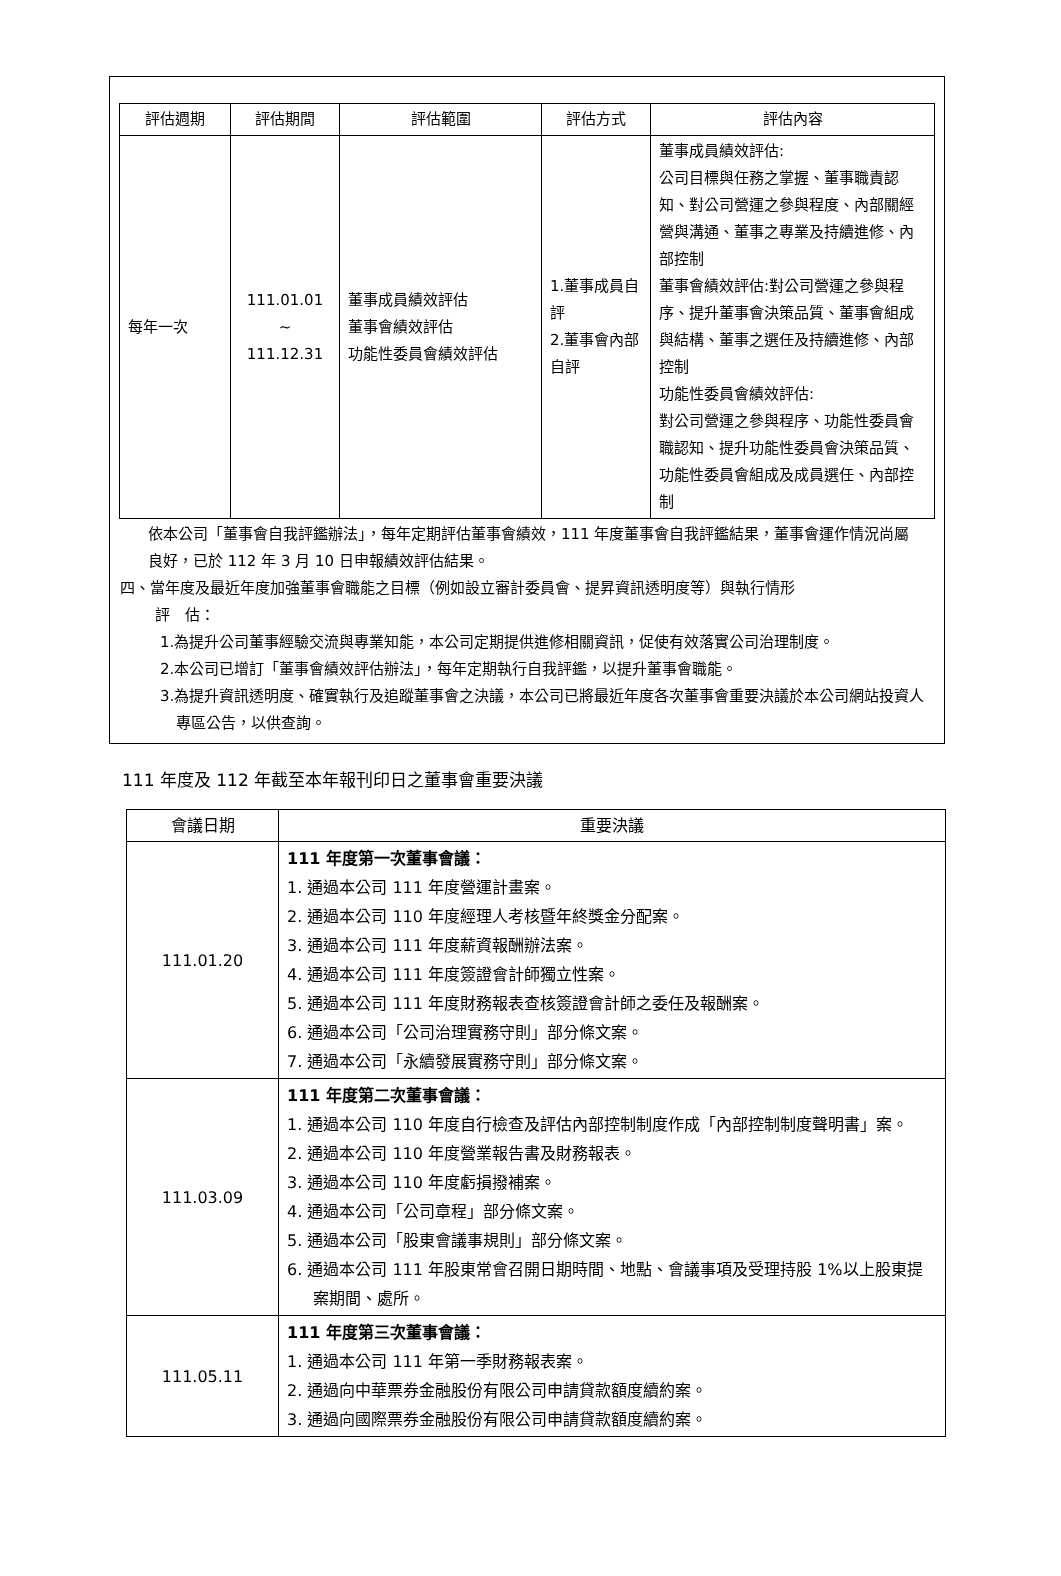| 評估週期 | 評估期間 | 評估範圍 | 評估方式 | 評估內容 |
| --- | --- | --- | --- | --- |
| 每年一次 | 111.01.01 ~ 111.12.31 | 董事成員績效評估 董事會績效評估 功能性委員會績效評估 | 1.董事成員自評 2.董事會內部自評 | 董事成員績效評估: 公司目標與任務之掌握、董事職責認知、對公司營運之參與程度、內部關經營與溝通、董事之專業及持續進修、內部控制 董事會績效評估:對公司營運之參與程序、提升董事會決策品質、董事會組成與結構、董事之選任及持續進修、內部控制 功能性委員會績效評估: 對公司營運之參與程序、功能性委員會職認知、提升功能性委員會決策品質、功能性委員會組成及成員選任、內部控制 |
依本公司「董事會自我評鑑辦法」，每年定期評估董事會績效，111 年度董事會自我評鑑結果，董事會運作情況尚屬良好，已於 112 年 3 月 10 日申報績效評估結果。
四、當年度及最近年度加強董事會職能之目標（例如設立審計委員會、提昇資訊透明度等）與執行情形
評　估：
1.為提升公司董事經驗交流與專業知能，本公司定期提供進修相關資訊，促使有效落實公司治理制度。
2.本公司已增訂「董事會績效評估辦法」，每年定期執行自我評鑑，以提升董事會職能。
3.為提升資訊透明度、確實執行及追蹤董事會之決議，本公司已將最近年度各次董事會重要決議於本公司網站投資人專區公告，以供查詢。
111 年度及 112 年截至本年報刊印日之董事會重要決議
| 會議日期 | 重要決議 |
| 111.01.20 | 111 年度第一次董事會議： 1. 通過本公司 111 年度營運計畫案。 2. 通過本公司 110 年度經理人考核暨年終獎金分配案。 3. 通過本公司 111 年度薪資報酬辦法案。 4. 通過本公司 111 年度簽證會計師獨立性案。 5. 通過本公司 111 年度財務報表查核簽證會計師之委任及報酬案。 6. 通過本公司「公司治理實務守則」部分條文案。 7. 通過本公司「永續發展實務守則」部分條文案。 |
| 111.03.09 | 111 年度第二次董事會議： 1. 通過本公司 110 年度自行檢查及評估內部控制制度作成「內部控制制度聲明書」案。 2. 通過本公司 110 年度營業報告書及財務報表。 3. 通過本公司 110 年度虧損撥補案。 4. 通過本公司「公司章程」部分條文案。 5. 通過本公司「股東會議事規則」部分條文案。 6. 通過本公司 111 年股東常會召開日期時間、地點、會議事項及受理持股 1%以上股東提案期間、處所。 |
| 111.05.11 | 111 年度第三次董事會議： 1. 通過本公司 111 年第一季財務報表案。 2. 通過向中華票券金融股份有限公司申請貸款額度續約案。 3. 通過向國際票券金融股份有限公司申請貸款額度續約案。 |